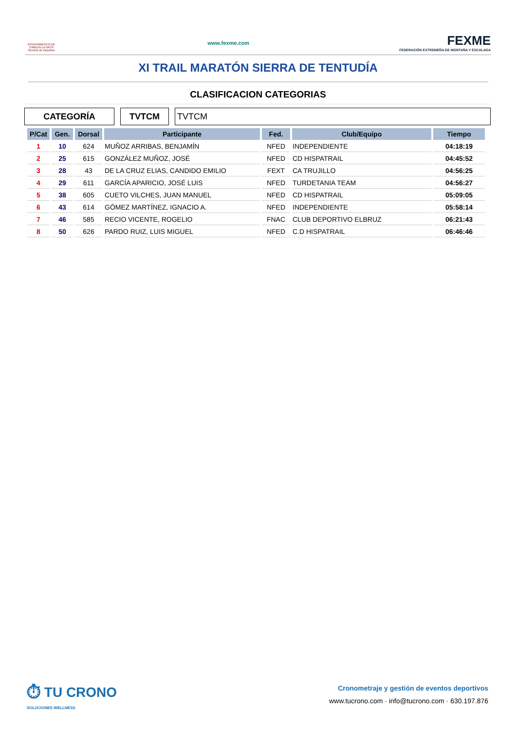AYUNTAMIENTO DE CABEZA LA VACA Servicio de Deportes
www.fexme.com
FEXME
FEDERACIÓN EXTREMEÑA DE MONTAÑA Y ESCALADA
XI TRAIL MARATÓN SIERRA DE TENTUDÍA
CLASIFICACION CATEGORIAS
CATEGORÍA TVTCM TVTCM
| P/Cat | Gen. | Dorsal | Participante | Fed. | Club/Equipo | Tiempo |
| --- | --- | --- | --- | --- | --- | --- |
| 1 | 10 | 624 | MUÑOZ ARRIBAS, BENJAMÍN | NFED | INDEPENDIENTE | 04:18:19 |
| 2 | 25 | 615 | GONZÁLEZ MUÑOZ, JOSÉ | NFED | CD HISPATRAIL | 04:45:52 |
| 3 | 28 | 43 | DE LA CRUZ ELIAS, CANDIDO EMILIO | FEXT | CA TRUJILLO | 04:56:25 |
| 4 | 29 | 611 | GARCÍA APARICIO, JOSÉ LUIS | NFED | TURDETANIA TEAM | 04:56:27 |
| 5 | 38 | 605 | CUETO VILCHES, JUAN MANUEL | NFED | CD HISPATRAIL | 05:09:05 |
| 6 | 43 | 614 | GÓMEZ MARTÍNEZ, IGNACIO A. | NFED | INDEPENDIENTE | 05:58:14 |
| 7 | 46 | 585 | RECIO VICENTE, ROGELIO | FNAC | CLUB DEPORTIVO ELBRUZ | 06:21:43 |
| 8 | 50 | 626 | PARDO RUIZ, LUIS MIGUEL | NFED | C.D HISPATRAIL | 06:46:46 |
⏱ TU CRONO
SOLUCIONES WELLNESS
Cronometraje y gestión de eventos deportivos
www.tucrono.com · info@tucrono.com · 630.197.876